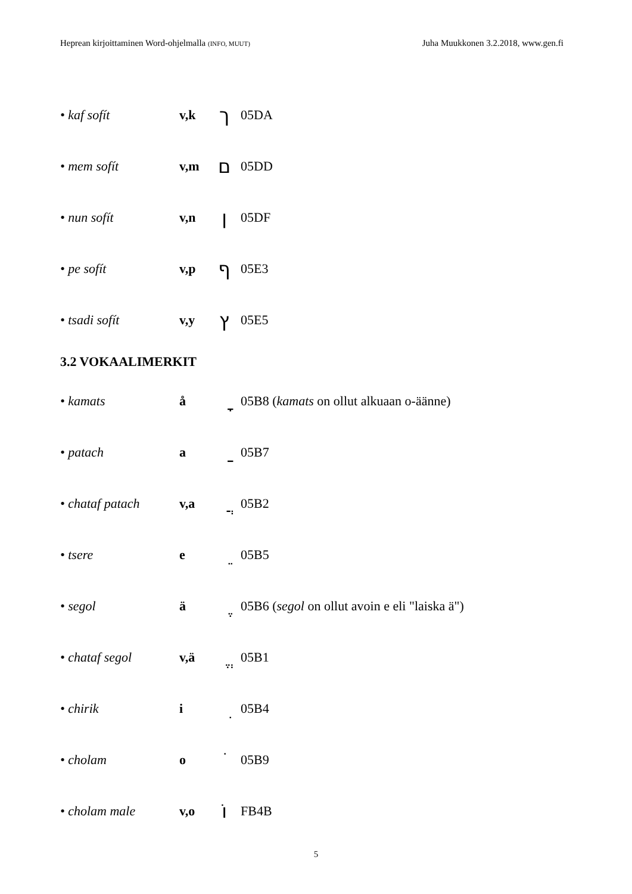Heprean kirjoittaminen Word-ohjelmalla (INFO, MUUT) Juha Muukkonen 3.2.2018, www.gen.fi
• kaf sofít v,k ך 05DA
• mem sofít v,m ם 05DD
• nun sofít v,n ן 05DF
• pe sofít v,p ף 05E3
• tsadi sofít v,y ץ 05E5
3.2 VOKAALIMERKIT
• kamats å ָ 05B8 (kamats on ollut alkuaan o-äänne)
• patach a ַ 05B7
• chataf patach v,a ֲ 05B2
• tsere e ֵ 05B5
• segol ä ֶ 05B6 (segol on ollut avoin e eli "laiska ä")
• chataf segol v,ä ֱ 05B1
• chirik i ִ 05B4
• cholam o ֹ 05B9
• cholam male v,o וֹ FB4B
5